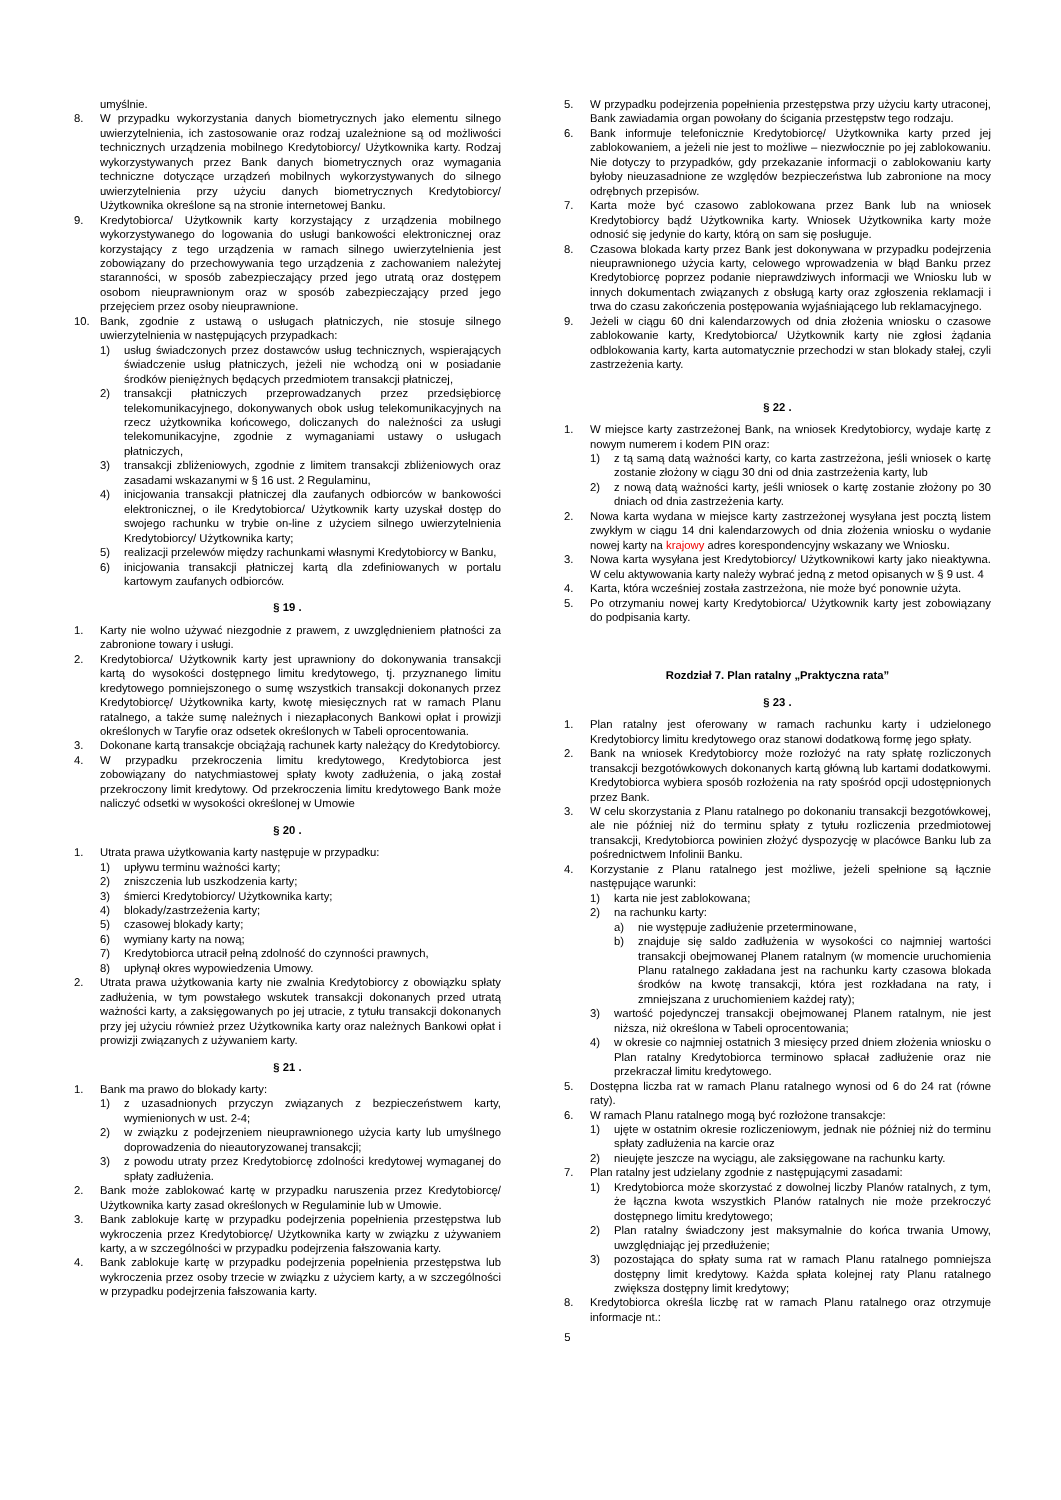umyślnie.
8. W przypadku wykorzystania danych biometrycznych jako elementu silnego uwierzytelnienia, ich zastosowanie oraz rodzaj uzależnione są od możliwości technicznych urządzenia mobilnego Kredytobiorcy/ Użytkownika karty. Rodzaj wykorzystywanych przez Bank danych biometrycznych oraz wymagania techniczne dotyczące urządzeń mobilnych wykorzystywanych do silnego uwierzytelnienia przy użyciu danych biometrycznych Kredytobiorcy/ Użytkownika określone są na stronie internetowej Banku.
9. Kredytobiorca/ Użytkownik karty korzystający z urządzenia mobilnego wykorzystywanego do logowania do usługi bankowości elektronicznej oraz korzystający z tego urządzenia w ramach silnego uwierzytelnienia jest zobowiązany do przechowywania tego urządzenia z zachowaniem należytej staranności, w sposób zabezpieczający przed jego utratą oraz dostępem osobom nieuprawnionym oraz w sposób zabezpieczający przed jego przejęciem przez osoby nieuprawnione.
10. Bank, zgodnie z ustawą o usługach płatniczych, nie stosuje silnego uwierzytelnienia w następujących przypadkach:
1) usług świadczonych przez dostawców usług technicznych, wspierających świadczenie usług płatniczych, jeżeli nie wchodzą oni w posiadanie środków pieniężnych będących przedmiotem transakcji płatniczej,
2) transakcji płatniczych przeprowadzanych przez przedsiębiorcę telekomunikacyjnego, dokonywanych obok usług telekomunikacyjnych na rzecz użytkownika końcowego, doliczanych do należności za usługi telekomunikacyjne, zgodnie z wymaganiami ustawy o usługach płatniczych,
3) transakcji zbliżeniowych, zgodnie z limitem transakcji zbliżeniowych oraz zasadami wskazanymi w § 16 ust. 2 Regulaminu,
4) inicjowania transakcji płatniczej dla zaufanych odbiorców w bankowości elektronicznej, o ile Kredytobiorca/ Użytkownik karty uzyskał dostęp do swojego rachunku w trybie on-line z użyciem silnego uwierzytelnienia Kredytobiorcy/ Użytkownika karty;
5) realizacji przelewów między rachunkami własnymi Kredytobiorcy w Banku,
6) inicjowania transakcji płatniczej kartą dla zdefiniowanych w portalu kartowym zaufanych odbiorców.
§ 19 .
1. Karty nie wolno używać niezgodnie z prawem, z uwzględnieniem płatności za zabronione towary i usługi.
2. Kredytobiorca/ Użytkownik karty jest uprawniony do dokonywania transakcji kartą do wysokości dostępnego limitu kredytowego, tj. przyznanego limitu kredytowego pomniejszonego o sumę wszystkich transakcji dokonanych przez Kredytobiorcę/ Użytkownika karty, kwotę miesięcznych rat w ramach Planu ratalnego, a także sumę należnych i niezapłaconych Bankowi opłat i prowizji określonych w Taryfie oraz odsetek określonych w Tabeli oprocentowania.
3. Dokonane kartą transakcje obciążają rachunek karty należący do Kredytobiorcy.
4. W przypadku przekroczenia limitu kredytowego, Kredytobiorca jest zobowiązany do natychmiastowej spłaty kwoty zadłużenia, o jaką został przekroczony limit kredytowy. Od przekroczenia limitu kredytowego Bank może naliczyć odsetki w wysokości określonej w Umowie
§ 20 .
1. Utrata prawa użytkowania karty następuje w przypadku:
1) upływu terminu ważności karty;
2) zniszczenia lub uszkodzenia karty;
3) śmierci Kredytobiorcy/ Użytkownika karty;
4) blokady/zastrzeżenia karty;
5) czasowej blokady karty;
6) wymiany karty na nową;
7) Kredytobiorca utracił pełną zdolność do czynności prawnych,
8) upłynął okres wypowiedzenia Umowy.
2. Utrata prawa użytkowania karty nie zwalnia Kredytobiorcy z obowiązku spłaty zadłużenia, w tym powstałego wskutek transakcji dokonanych przed utratą ważności karty, a zaksięgowanych po jej utracie, z tytułu transakcji dokonanych przy jej użyciu również przez Użytkownika karty oraz należnych Bankowi opłat i prowizji związanych z używaniem karty.
§ 21 .
1. Bank ma prawo do blokady karty:
1) z uzasadnionych przyczyn związanych z bezpieczeństwem karty, wymienionych w ust. 2-4;
2) w związku z podejrzeniem nieuprawnionego użycia karty lub umyślnego doprowadzenia do nieautoryzowanej transakcji;
3) z powodu utraty przez Kredytobiorcę zdolności kredytowej wymaganej do spłaty zadłużenia.
2. Bank może zablokować kartę w przypadku naruszenia przez Kredytobiorcę/ Użytkownika karty zasad określonych w Regulaminie lub w Umowie.
3. Bank zablokuje kartę w przypadku podejrzenia popełnienia przestępstwa lub wykroczenia przez Kredytobiorcę/ Użytkownika karty w związku z używaniem karty, a w szczególności w przypadku podejrzenia fałszowania karty.
4. Bank zablokuje kartę w przypadku podejrzenia popełnienia przestępstwa lub wykroczenia przez osoby trzecie w związku z użyciem karty, a w szczególności w przypadku podejrzenia fałszowania karty.
5. W przypadku podejrzenia popełnienia przestępstwa przy użyciu karty utraconej, Bank zawiadamia organ powołany do ścigania przestępstw tego rodzaju.
6. Bank informuje telefonicznie Kredytobiorcę/ Użytkownika karty przed jej zablokowaniem, a jeżeli nie jest to możliwe – niezwłocznie po jej zablokowaniu. Nie dotyczy to przypadków, gdy przekazanie informacji o zablokowaniu karty byłoby nieuzasadnione ze względów bezpieczeństwa lub zabronione na mocy odrębnych przepisów.
7. Karta może być czasowo zablokowana przez Bank lub na wniosek Kredytobiorcy bądź Użytkownika karty. Wniosek Użytkownika karty może odnosić się jedynie do karty, którą on sam się posługuje.
8. Czasowa blokada karty przez Bank jest dokonywana w przypadku podejrzenia nieuprawnionego użycia karty, celowego wprowadzenia w błąd Banku przez Kredytobiorcę poprzez podanie nieprawdziwych informacji we Wniosku lub w innych dokumentach związanych z obsługą karty oraz zgłoszenia reklamacji i trwa do czasu zakończenia postępowania wyjaśniającego lub reklamacyjnego.
9. Jeżeli w ciągu 60 dni kalendarzowych od dnia złożenia wniosku o czasowe zablokowanie karty, Kredytobiorca/ Użytkownik karty nie zgłosi żądania odblokowania karty, karta automatycznie przechodzi w stan blokady stałej, czyli zastrzeżenia karty.
§ 22 .
1. W miejsce karty zastrzeżonej Bank, na wniosek Kredytobiorcy, wydaje kartę z nowym numerem i kodem PIN oraz:
1) z tą samą datą ważności karty, co karta zastrzeżona, jeśli wniosek o kartę zostanie złożony w ciągu 30 dni od dnia zastrzeżenia karty, lub
2) z nową datą ważności karty, jeśli wniosek o kartę zostanie złożony po 30 dniach od dnia zastrzeżenia karty.
2. Nowa karta wydana w miejsce karty zastrzeżonej wysyłana jest pocztą listem zwykłym w ciągu 14 dni kalendarzowych od dnia złożenia wniosku o wydanie nowej karty na krajowy adres korespondencyjny wskazany we Wniosku.
3. Nowa karta wysyłana jest Kredytobiorcy/ Użytkownikowi karty jako nieaktywna. W celu aktywowania karty należy wybrać jedną z metod opisanych w § 9 ust. 4
4. Karta, która wcześniej została zastrzeżona, nie może być ponownie użyta.
5. Po otrzymaniu nowej karty Kredytobiorca/ Użytkownik karty jest zobowiązany do podpisania karty.
Rozdział 7. Plan ratalny „Praktyczna rata”
§ 23 .
1. Plan ratalny jest oferowany w ramach rachunku karty i udzielonego Kredytobiorcy limitu kredytowego oraz stanowi dodatkową formę jego spłaty.
2. Bank na wniosek Kredytobiorcy może rozłożyć na raty spłatę rozliczonych transakcji bezgotówkowych dokonanych kartą główną lub kartami dodatkowymi. Kredytobiorca wybiera sposób rozłożenia na raty spośród opcji udostępnionych przez Bank.
3. W celu skorzystania z Planu ratalnego po dokonaniu transakcji bezgotówkowej, ale nie później niż do terminu spłaty z tytułu rozliczenia przedmiotowej transakcji, Kredytobiorca powinien złożyć dyspozycję w placówce Banku lub za pośrednictwem Infolinii Banku.
4. Korzystanie z Planu ratalnego jest możliwe, jeżeli spełnione są łącznie następujące warunki:
1) karta nie jest zablokowana;
2) na rachunku karty:
a) nie występuje zadłużenie przeterminowane,
b) znajduje się saldo zadłużenia w wysokości co najmniej wartości transakcji obejmowanej Planem ratalnym (w momencie uruchomienia Planu ratalnego zakładana jest na rachunku karty czasowa blokada środków na kwotę transakcji, która jest rozkładana na raty, i zmniejszana z uruchomieniem każdej raty);
3) wartość pojedynczej transakcji obejmowanej Planem ratalnym, nie jest niższa, niż określona w Tabeli oprocentowania;
4) w okresie co najmniej ostatnich 3 miesięcy przed dniem złożenia wniosku o Plan ratalny Kredytobiorca terminowo spłacał zadłużenie oraz nie przekraczał limitu kredytowego.
5. Dostępna liczba rat w ramach Planu ratalnego wynosi od 6 do 24 rat (równe raty).
6. W ramach Planu ratalnego mogą być rozłożone transakcje:
1) ujęte w ostatnim okresie rozliczeniowym, jednak nie później niż do terminu spłaty zadłużenia na karcie oraz
2) nieujęte jeszcze na wyciągu, ale zaksięgowane na rachunku karty.
7. Plan ratalny jest udzielany zgodnie z następującymi zasadami:
1) Kredytobiorca może skorzystać z dowolnej liczby Planów ratalnych, z tym, że łączna kwota wszystkich Planów ratalnych nie może przekroczyć dostępnego limitu kredytowego;
2) Plan ratalny świadczony jest maksymalnie do końca trwania Umowy, uwzględniając jej przedłużenie;
3) pozostająca do spłaty suma rat w ramach Planu ratalnego pomniejsza dostępny limit kredytowy. Każda spłata kolejnej raty Planu ratalnego zwiększa dostępny limit kredytowy;
8. Kredytobiorca określa liczbę rat w ramach Planu ratalnego oraz otrzymuje informacje nt.:
5